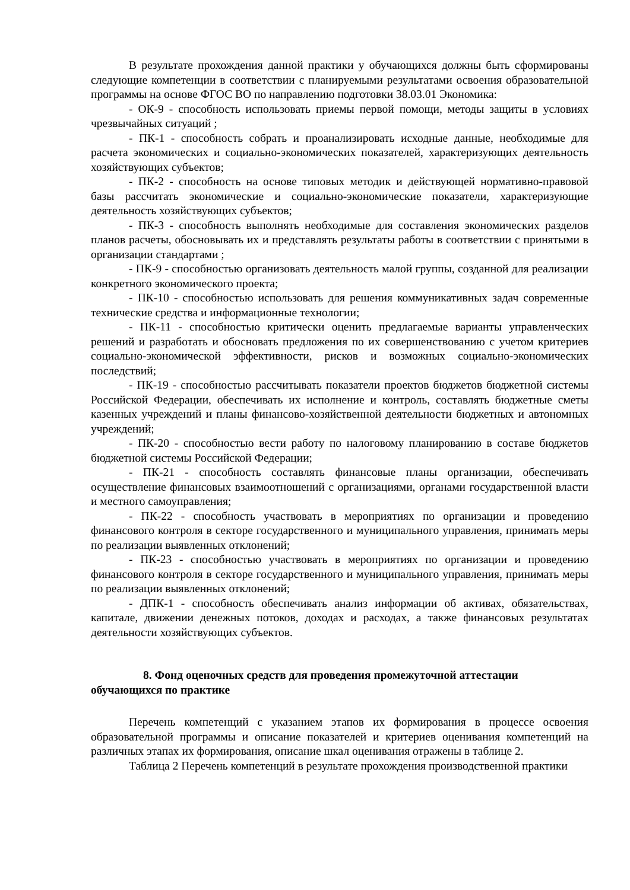В результате прохождения данной практики у обучающихся должны быть сформированы следующие компетенции в соответствии с планируемыми результатами освоения образовательной программы на основе ФГОС ВО по направлению подготовки 38.03.01 Экономика:
- ОК-9 - способность использовать приемы первой помощи, методы защиты в условиях чрезвычайных ситуаций ;
- ПК-1 - способность собрать и проанализировать исходные данные, необходимые для расчета экономических и социально-экономических показателей, характеризующих деятельность хозяйствующих субъектов;
- ПК-2 - способность на основе типовых методик и действующей нормативно-правовой базы рассчитать экономические и социально-экономические показатели, характеризующие деятельность хозяйствующих субъектов;
- ПК-3 - способность выполнять необходимые для составления экономических разделов планов расчеты, обосновывать их и представлять результаты работы в соответствии с принятыми в организации стандартами ;
- ПК-9 - способностью организовать деятельность малой группы, созданной для реализации конкретного экономического проекта;
- ПК-10 - способностью использовать для решения коммуникативных задач современные технические средства и информационные технологии;
- ПК-11 - способностью критически оценить предлагаемые варианты управленческих решений и разработать и обосновать предложения по их совершенствованию с учетом критериев социально-экономической эффективности, рисков и возможных социально-экономических последствий;
- ПК-19 - способностью рассчитывать показатели проектов бюджетов бюджетной системы Российской Федерации, обеспечивать их исполнение и контроль, составлять бюджетные сметы казенных учреждений и планы финансово-хозяйственной деятельности бюджетных и автономных учреждений;
- ПК-20 - способностью вести работу по налоговому планированию в составе бюджетов бюджетной системы Российской Федерации;
- ПК-21 - способность составлять финансовые планы организации, обеспечивать осуществление финансовых взаимоотношений с организациями, органами государственной власти и местного самоуправления;
- ПК-22 - способность участвовать в мероприятиях по организации и проведению финансового контроля в секторе государственного и муниципального управления, принимать меры по реализации выявленных отклонений;
- ПК-23 - способностью участвовать в мероприятиях по организации и проведению финансового контроля в секторе государственного и муниципального управления, принимать меры по реализации выявленных отклонений;
- ДПК-1 - способность обеспечивать анализ информации об активах, обязательствах, капитале, движении денежных потоков, доходах и расходах, а также финансовых результатах деятельности хозяйствующих субъектов.
8. Фонд оценочных средств для проведения промежуточной аттестации
обучающихся по практике
Перечень компетенций с указанием этапов их формирования в процессе освоения образовательной программы и описание показателей и критериев оценивания компетенций на различных этапах их формирования, описание шкал оценивания отражены в таблице 2.
Таблица 2 Перечень компетенций в результате прохождения производственной практики